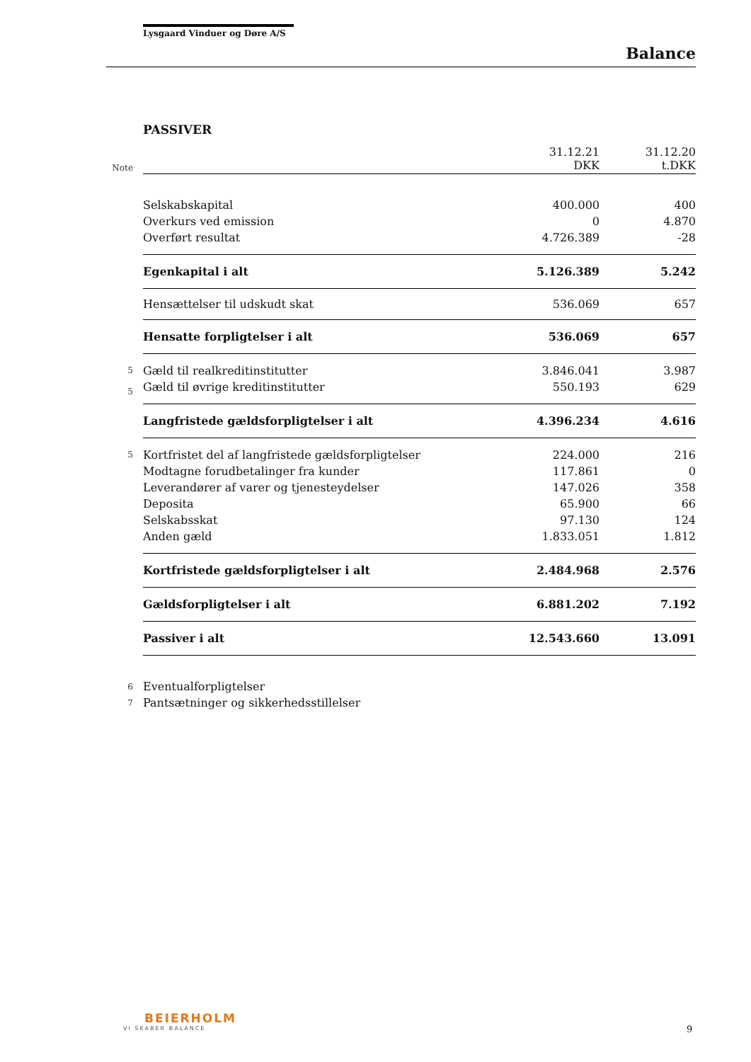Lysgaard Vinduer og Døre A/S
Balance
PASSIVER
| Note | | 31.12.21 DKK | 31.12.20 t.DKK |
| | Selskabskapital | 400.000 | 400 |
| | Overkurs ved emission | 0 | 4.870 |
| | Overført resultat | 4.726.389 | -28 |
| | Egenkapital i alt | 5.126.389 | 5.242 |
| | Hensættelser til udskudt skat | 536.069 | 657 |
| | Hensatte forpligtelser i alt | 536.069 | 657 |
| 5 | Gæld til realkreditinstitutter | 3.846.041 | 3.987 |
| 5 | Gæld til øvrige kreditinstitutter | 550.193 | 629 |
| | Langfristede gældsforpligtelser i alt | 4.396.234 | 4.616 |
| 5 | Kortfristet del af langfristede gældsforpligtelser | 224.000 | 216 |
| | Modtagne forudbetalinger fra kunder | 117.861 | 0 |
| | Leverandører af varer og tjenesteydelser | 147.026 | 358 |
| | Deposita | 65.900 | 66 |
| | Selskabsskat | 97.130 | 124 |
| | Anden gæld | 1.833.051 | 1.812 |
| | Kortfristede gældsforpligtelser i alt | 2.484.968 | 2.576 |
| | Gældsforpligtelser i alt | 6.881.202 | 7.192 |
| | Passiver i alt | 12.543.660 | 13.091 |
| 6 | Eventualforpligtelser | | |
| 7 | Pantsætninger og sikkerhedsstillelser | | |
BEIERHOLM
VI SKABER BALANCE
9